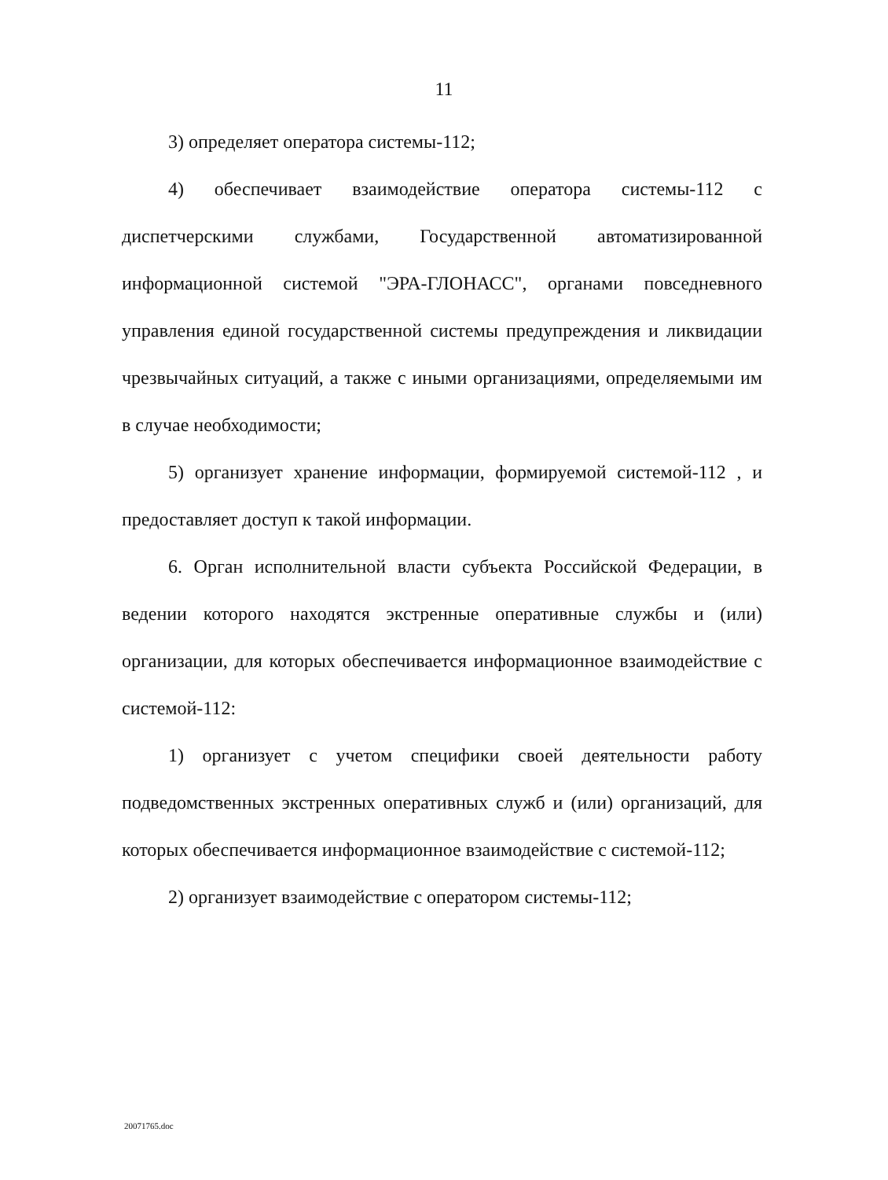11
3) определяет оператора системы-112;
4) обеспечивает взаимодействие оператора системы-112 с диспетчерскими службами, Государственной автоматизированной информационной системой "ЭРА-ГЛОНАСС", органами повседневного управления единой государственной системы предупреждения и ликвидации чрезвычайных ситуаций, а также с иными организациями, определяемыми им в случае необходимости;
5) организует хранение информации, формируемой системой-112 , и предоставляет доступ к такой информации.
6. Орган исполнительной власти субъекта Российской Федерации, в ведении которого находятся экстренные оперативные службы и (или) организации, для которых обеспечивается информационное взаимодействие с системой-112:
1) организует с учетом специфики своей деятельности работу подведомственных экстренных оперативных служб и (или) организаций, для которых обеспечивается информационное взаимодействие с системой-112;
2) организует взаимодействие с оператором системы-112;
20071765.doc